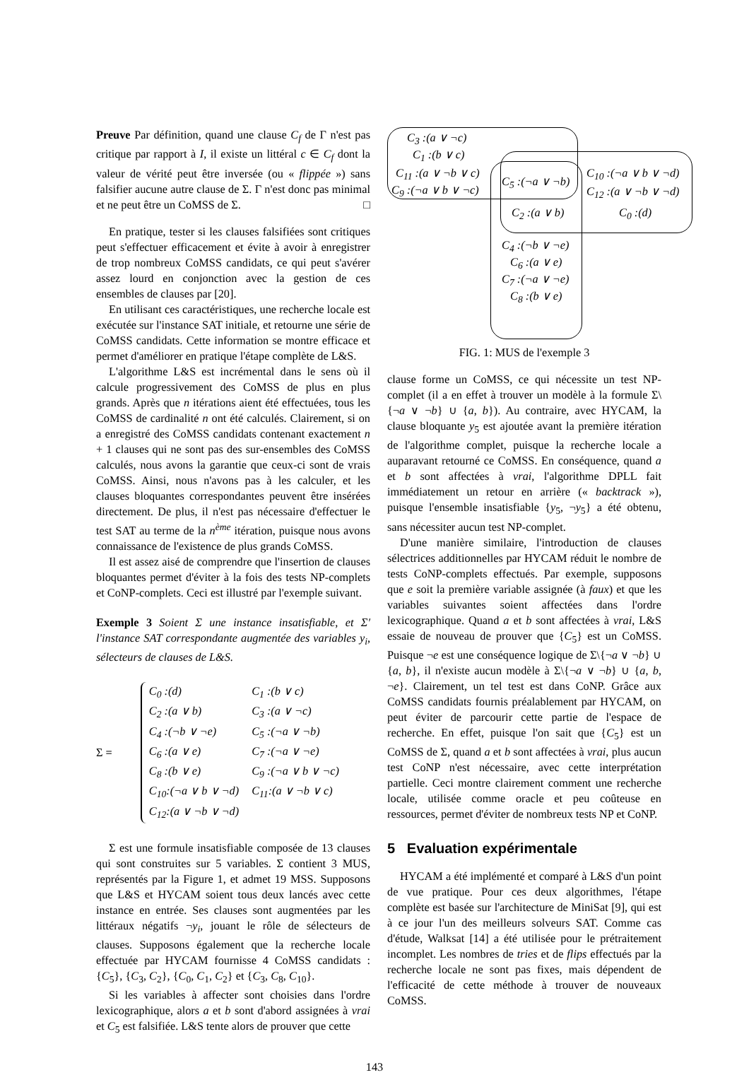Preuve Par définition, quand une clause C<sub>f</sub> de Γ n'est pas critique par rapport à I, il existe un littéral c ∈ C<sub>f</sub> dont la valeur de vérité peut être inversée (ou « flippée ») sans falsifier aucune autre clause de Σ. Γ n'est donc pas minimal et ne peut être un CoMSS de Σ. □
En pratique, tester si les clauses falsifiées sont critiques peut s'effectuer efficacement et évite à avoir à enregistrer de trop nombreux CoMSS candidats, ce qui peut s'avérer assez lourd en conjonction avec la gestion de ces ensembles de clauses par [20].
En utilisant ces caractéristiques, une recherche locale est exécutée sur l'instance SAT initiale, et retourne une série de CoMSS candidats. Cette information se montre efficace et permet d'améliorer en pratique l'étape complète de L&S.
L'algorithme L&S est incrémental dans le sens où il calcule progressivement des CoMSS de plus en plus grands. Après que n itérations aient été effectuées, tous les CoMSS de cardinalité n ont été calculés. Clairement, si on a enregistré des CoMSS candidats contenant exactement n + 1 clauses qui ne sont pas des sur-ensembles des CoMSS calculés, nous avons la garantie que ceux-ci sont de vrais CoMSS. Ainsi, nous n'avons pas à les calculer, et les clauses bloquantes correspondantes peuvent être insérées directement. De plus, il n'est pas nécessaire d'effectuer le test SAT au terme de la n<sup>ème</sup> itération, puisque nous avons connaissance de l'existence de plus grands CoMSS.
Il est assez aisé de comprendre que l'insertion de clauses bloquantes permet d'éviter à la fois des tests NP-complets et CoNP-complets. Ceci est illustré par l'exemple suivant.
Exemple 3 Soient Σ une instance insatisfiable, et Σ′ l'instance SAT correspondante augmentée des variables y<sub>i</sub>, sélecteurs de clauses de L&S.
Σ =
| C<sub>0</sub> :(d) | C<sub>1</sub> :(b ∨ c) |
| C<sub>2</sub> :(a ∨ b) | C<sub>3</sub> :(a ∨ ¬c) |
| C<sub>4</sub> :(¬b ∨ ¬e) | C<sub>5</sub> :(¬a ∨ ¬b) |
| C<sub>6</sub> :(a ∨ e) | C<sub>7</sub> :(¬a ∨ ¬e) |
| C<sub>8</sub> :(b ∨ e) | C<sub>9</sub> :(¬a ∨ b ∨ ¬c) |
| C<sub>10</sub>:(¬a ∨ b ∨ ¬d) | C<sub>11</sub>:(a ∨ ¬b ∨ c) |
| C<sub>12</sub>:(a ∨ ¬b ∨ ¬d) | |
Σ est une formule insatisfiable composée de 13 clauses qui sont construites sur 5 variables. Σ contient 3 MUS, représentés par la Figure 1, et admet 19 MSS. Supposons que L&S et HYCAM soient tous deux lancés avec cette instance en entrée. Ses clauses sont augmentées par les littéraux négatifs ¬y<sub>i</sub>, jouant le rôle de sélecteurs de clauses. Supposons également que la recherche locale effectuée par HYCAM fournisse 4 CoMSS candidats : {C<sub>5</sub>}, {C<sub>3</sub>, C<sub>2</sub>}, {C<sub>0</sub>, C<sub>1</sub>, C<sub>2</sub>} et {C<sub>3</sub>, C<sub>8</sub>, C<sub>10</sub>}.
Si les variables à affecter sont choisies dans l'ordre lexicographique, alors a et b sont d'abord assignées à vrai et C<sub>5</sub> est falsifiée. L&S tente alors de prouver que cette
C<sub>3</sub> :(a ∨ ¬c)
C<sub>1</sub> :(b ∨ c)
C<sub>11</sub> :(a ∨ ¬b ∨ c)
C<sub>9</sub> :(¬a ∨ b ∨ ¬c)
C<sub>5</sub> :(¬a ∨ ¬b)
C<sub>10</sub> :(¬a ∨ b ∨ ¬d)
C<sub>12</sub> :(a ∨ ¬b ∨ ¬d)
C<sub>2</sub> :(a ∨ b) C<sub>0</sub> :(d)
C<sub>4</sub> :(¬b ∨ ¬e)
C<sub>6</sub> :(a ∨ e)
C<sub>7</sub> :(¬a ∨ ¬e)
C<sub>8</sub> :(b ∨ e)
FIG. 1: MUS de l'exemple 3
clause forme un CoMSS, ce qui nécessite un test NP-complet (il a en effet à trouver un modèle à la formule Σ\{¬a ∨ ¬b} ∪ {a, b}). Au contraire, avec HYCAM, la clause bloquante y<sub>5</sub> est ajoutée avant la première itération de l'algorithme complet, puisque la recherche locale a auparavant retourné ce CoMSS. En conséquence, quand a et b sont affectées à vrai, l'algorithme DPLL fait immédiatement un retour en arrière (« backtrack »), puisque l'ensemble insatisfiable {y<sub>5</sub>, ¬y<sub>5</sub>} a été obtenu, sans nécessiter aucun test NP-complet.
D'une manière similaire, l'introduction de clauses sélectrices additionnelles par HYCAM réduit le nombre de tests CoNP-complets effectués. Par exemple, supposons que e soit la première variable assignée (à faux) et que les variables suivantes soient affectées dans l'ordre lexicographique. Quand a et b sont affectées à vrai, L&S essaie de nouveau de prouver que {C<sub>5</sub>} est un CoMSS. Puisque ¬e est une conséquence logique de Σ\{¬a ∨ ¬b} ∪ {a, b}, il n'existe aucun modèle à Σ\{¬a ∨ ¬b} ∪ {a, b, ¬e}. Clairement, un tel test est dans CoNP. Grâce aux CoMSS candidats fournis préalablement par HYCAM, on peut éviter de parcourir cette partie de l'espace de recherche. En effet, puisque l'on sait que {C<sub>5</sub>} est un CoMSS de Σ, quand a et b sont affectées à vrai, plus aucun test CoNP n'est nécessaire, avec cette interprétation partielle. Ceci montre clairement comment une recherche locale, utilisée comme oracle et peu coûteuse en ressources, permet d'éviter de nombreux tests NP et CoNP.
5 Evaluation expérimentale
HYCAM a été implémenté et comparé à L&S d'un point de vue pratique. Pour ces deux algorithmes, l'étape complète est basée sur l'architecture de MiniSat [9], qui est à ce jour l'un des meilleurs solveurs SAT. Comme cas d'étude, Walksat [14] a été utilisée pour le prétraitement incomplet. Les nombres de tries et de flips effectués par la recherche locale ne sont pas fixes, mais dépendent de l'efficacité de cette méthode à trouver de nouveaux CoMSS.
143